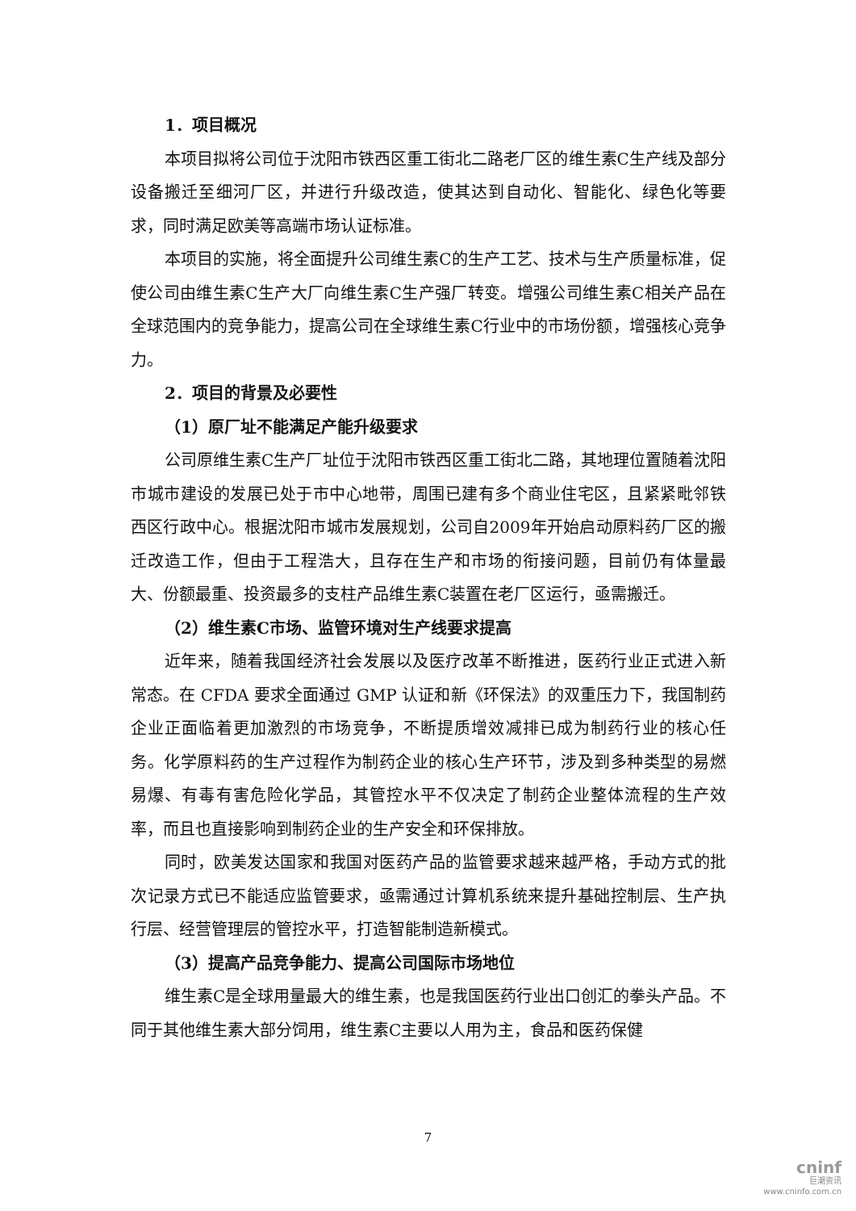1．项目概况
本项目拟将公司位于沈阳市铁西区重工街北二路老厂区的维生素C生产线及部分设备搬迁至细河厂区，并进行升级改造，使其达到自动化、智能化、绿色化等要求，同时满足欧美等高端市场认证标准。
本项目的实施，将全面提升公司维生素C的生产工艺、技术与生产质量标准，促使公司由维生素C生产大厂向维生素C生产强厂转变。增强公司维生素C相关产品在全球范围内的竞争能力，提高公司在全球维生素C行业中的市场份额，增强核心竞争力。
2．项目的背景及必要性
（1）原厂址不能满足产能升级要求
公司原维生素C生产厂址位于沈阳市铁西区重工街北二路，其地理位置随着沈阳市城市建设的发展已处于市中心地带，周围已建有多个商业住宅区，且紧紧毗邻铁西区行政中心。根据沈阳市城市发展规划，公司自2009年开始启动原料药厂区的搬迁改造工作，但由于工程浩大，且存在生产和市场的衔接问题，目前仍有体量最大、份额最重、投资最多的支柱产品维生素C装置在老厂区运行，亟需搬迁。
（2）维生素C市场、监管环境对生产线要求提高
近年来，随着我国经济社会发展以及医疗改革不断推进，医药行业正式进入新常态。在 CFDA 要求全面通过 GMP 认证和新《环保法》的双重压力下，我国制药企业正面临着更加激烈的市场竞争，不断提质增效减排已成为制药行业的核心任务。化学原料药的生产过程作为制药企业的核心生产环节，涉及到多种类型的易燃易爆、有毒有害危险化学品，其管控水平不仅决定了制药企业整体流程的生产效率，而且也直接影响到制药企业的生产安全和环保排放。
同时，欧美发达国家和我国对医药产品的监管要求越来越严格，手动方式的批次记录方式已不能适应监管要求，亟需通过计算机系统来提升基础控制层、生产执行层、经营管理层的管控水平，打造智能制造新模式。
（3）提高产品竞争能力、提高公司国际市场地位
维生素C是全球用量最大的维生素，也是我国医药行业出口创汇的拳头产品。不同于其他维生素大部分饲用，维生素C主要以人用为主，食品和医药保健
7
cninf
巨潮资讯
www.cninfo.com.cn